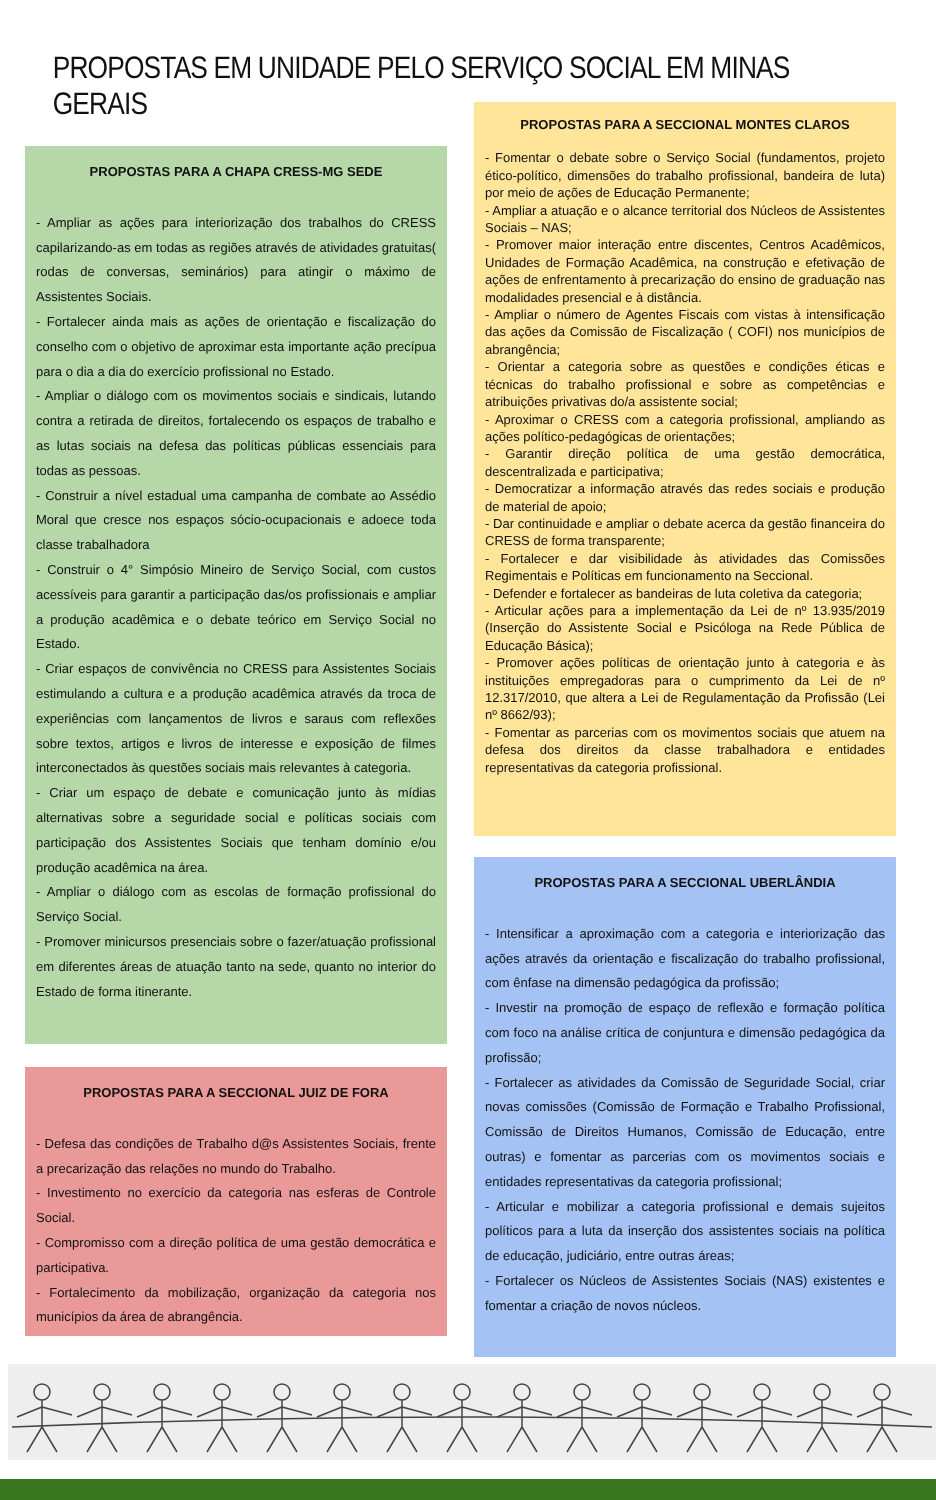PROPOSTAS EM UNIDADE PELO SERVIÇO SOCIAL EM MINAS GERAIS
PROPOSTAS PARA A CHAPA CRESS-MG SEDE
- Ampliar as ações para interiorização dos trabalhos do CRESS capilarizando-as em todas as regiões através de atividades gratuitas( rodas de conversas, seminários) para atingir o máximo de Assistentes Sociais.
- Fortalecer ainda mais as ações de orientação e fiscalização do conselho com o objetivo de aproximar esta importante ação precípua para o dia a dia do exercício profissional no Estado.
- Ampliar o diálogo com os movimentos sociais e sindicais, lutando contra a retirada de direitos, fortalecendo os espaços de trabalho e as lutas sociais na defesa das políticas públicas essenciais para todas as pessoas.
- Construir a nível estadual uma campanha de combate ao Assédio Moral que cresce nos espaços sócio-ocupacionais e adoece toda classe trabalhadora
- Construir o 4° Simpósio Mineiro de Serviço Social, com custos acessíveis para garantir a participação das/os profissionais e ampliar a produção acadêmica e o debate teórico em Serviço Social no Estado.
- Criar espaços de convivência no CRESS para Assistentes Sociais estimulando a cultura e a produção acadêmica através da troca de experiências com lançamentos de livros e saraus com reflexões sobre textos, artigos e livros de interesse e exposição de filmes interconectados às questões sociais mais relevantes à categoria.
- Criar um espaço de debate e comunicação junto às mídias alternativas sobre a seguridade social e políticas sociais com participação dos Assistentes Sociais que tenham domínio e/ou produção acadêmica na área.
- Ampliar o diálogo com as escolas de formação profissional do Serviço Social.
- Promover minicursos presenciais sobre o fazer/atuação profissional em diferentes áreas de atuação tanto na sede, quanto no interior do Estado de forma itinerante.
PROPOSTAS PARA A SECCIONAL JUIZ DE FORA
- Defesa das condições de Trabalho d@s Assistentes Sociais, frente a precarização das relações no mundo do Trabalho.
- Investimento no exercício da categoria nas esferas de Controle Social.
- Compromisso com a direção política de uma gestão democrática e participativa.
- Fortalecimento da mobilização, organização da categoria nos municípios da área de abrangência.
PROPOSTAS PARA A SECCIONAL MONTES CLAROS
- Fomentar o debate sobre o Serviço Social (fundamentos, projeto ético-político, dimensões do trabalho profissional, bandeira de luta) por meio de ações de Educação Permanente;
- Ampliar a atuação e o alcance territorial dos Núcleos de Assistentes Sociais – NAS;
- Promover maior interação entre discentes, Centros Acadêmicos, Unidades de Formação Acadêmica, na construção e efetivação de ações de enfrentamento à precarização do ensino de graduação nas modalidades presencial e à distância.
- Ampliar o número de Agentes Fiscais com vistas à intensificação das ações da Comissão de Fiscalização ( COFI) nos municípios de abrangência;
- Orientar a categoria sobre as questões e condições éticas e técnicas do trabalho profissional e sobre as competências e atribuições privativas do/a assistente social;
- Aproximar o CRESS com a categoria profissional, ampliando as ações político-pedagógicas de orientações;
- Garantir direção política de uma gestão democrática, descentralizada e participativa;
- Democratizar a informação através das redes sociais e produção de material de apoio;
- Dar continuidade e ampliar o debate acerca da gestão financeira do CRESS de forma transparente;
- Fortalecer e dar visibilidade às atividades das Comissões Regimentais e Políticas em funcionamento na Seccional.
- Defender e fortalecer as bandeiras de luta coletiva da categoria;
- Articular ações para a implementação da Lei de nº 13.935/2019 (Inserção do Assistente Social e Psicóloga na Rede Pública de Educação Básica);
- Promover ações políticas de orientação junto à categoria e às instituições empregadoras para o cumprimento da Lei de nº 12.317/2010, que altera a Lei de Regulamentação da Profissão (Lei nº 8662/93);
- Fomentar as parcerias com os movimentos sociais que atuem na defesa dos direitos da classe trabalhadora e entidades representativas da categoria profissional.
PROPOSTAS PARA A SECCIONAL UBERLÂNDIA
- Intensificar a aproximação com a categoria e interiorização das ações através da orientação e fiscalização do trabalho profissional, com ênfase na dimensão pedagógica da profissão;
- Investir na promoção de espaço de reflexão e formação política com foco na análise crítica de conjuntura e dimensão pedagógica da profissão;
- Fortalecer as atividades da Comissão de Seguridade Social, criar novas comissões (Comissão de Formação e Trabalho Profissional, Comissão de Direitos Humanos, Comissão de Educação, entre outras) e fomentar as parcerias com os movimentos sociais e entidades representativas da categoria profissional;
- Articular e mobilizar a categoria profissional e demais sujeitos políticos para a luta da inserção dos assistentes sociais na política de educação, judiciário, entre outras áreas;
- Fortalecer os Núcleos de Assistentes Sociais (NAS) existentes e fomentar a criação de novos núcleos.